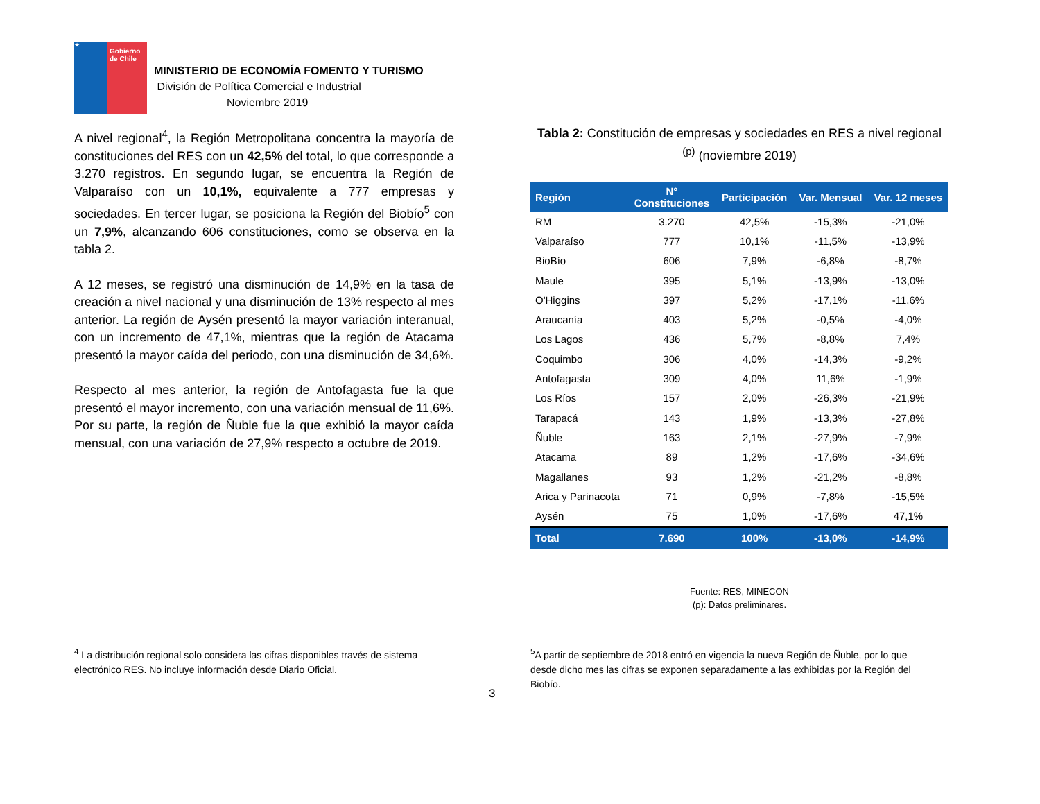★
Gobierno de Chile
MINISTERIO DE ECONOMÍA FOMENTO Y TURISMO
División de Política Comercial e Industrial
Noviembre 2019
A nivel regional<sup>4</sup>, la Región Metropolitana concentra la mayoría de constituciones del RES con un 42,5% del total, lo que corresponde a 3.270 registros. En segundo lugar, se encuentra la Región de Valparaíso con un 10,1%, equivalente a 777 empresas y sociedades. En tercer lugar, se posiciona la Región del Biobío<sup>5</sup> con un 7,9%, alcanzando 606 constituciones, como se observa en la tabla 2.
A 12 meses, se registró una disminución de 14,9% en la tasa de creación a nivel nacional y una disminución de 13% respecto al mes anterior. La región de Aysén presentó la mayor variación interanual, con un incremento de 47,1%, mientras que la región de Atacama presentó la mayor caída del periodo, con una disminución de 34,6%.
Respecto al mes anterior, la región de Antofagasta fue la que presentó el mayor incremento, con una variación mensual de 11,6%. Por su parte, la región de Ñuble fue la que exhibió la mayor caída mensual, con una variación de 27,9% respecto a octubre de 2019.
Tabla 2: Constitución de empresas y sociedades en RES a nivel regional <sup>(p)</sup> (noviembre 2019)
| Región | N° Constituciones | Participación | Var. Mensual | Var. 12 meses |
| --- | --- | --- | --- | --- |
| RM | 3.270 | 42,5% | -15,3% | -21,0% |
| Valparaíso | 777 | 10,1% | -11,5% | -13,9% |
| BioBío | 606 | 7,9% | -6,8% | -8,7% |
| Maule | 395 | 5,1% | -13,9% | -13,0% |
| O'Higgins | 397 | 5,2% | -17,1% | -11,6% |
| Araucanía | 403 | 5,2% | -0,5% | -4,0% |
| Los Lagos | 436 | 5,7% | -8,8% | 7,4% |
| Coquimbo | 306 | 4,0% | -14,3% | -9,2% |
| Antofagasta | 309 | 4,0% | 11,6% | -1,9% |
| Los Ríos | 157 | 2,0% | -26,3% | -21,9% |
| Tarapacá | 143 | 1,9% | -13,3% | -27,8% |
| Ñuble | 163 | 2,1% | -27,9% | -7,9% |
| Atacama | 89 | 1,2% | -17,6% | -34,6% |
| Magallanes | 93 | 1,2% | -21,2% | -8,8% |
| Arica y Parinacota | 71 | 0,9% | -7,8% | -15,5% |
| Aysén | 75 | 1,0% | -17,6% | 47,1% |
| Total | 7.690 | 100% | -13,0% | -14,9% |
Fuente: RES, MINECON
(p): Datos preliminares.
<sup>4</sup> La distribución regional solo considera las cifras disponibles través de sistema electrónico RES. No incluye información desde Diario Oficial.
<sup>5</sup> A partir de septiembre de 2018 entró en vigencia la nueva Región de Ñuble, por lo que desde dicho mes las cifras se exponen separadamente a las exhibidas por la Región del Biobío.
3